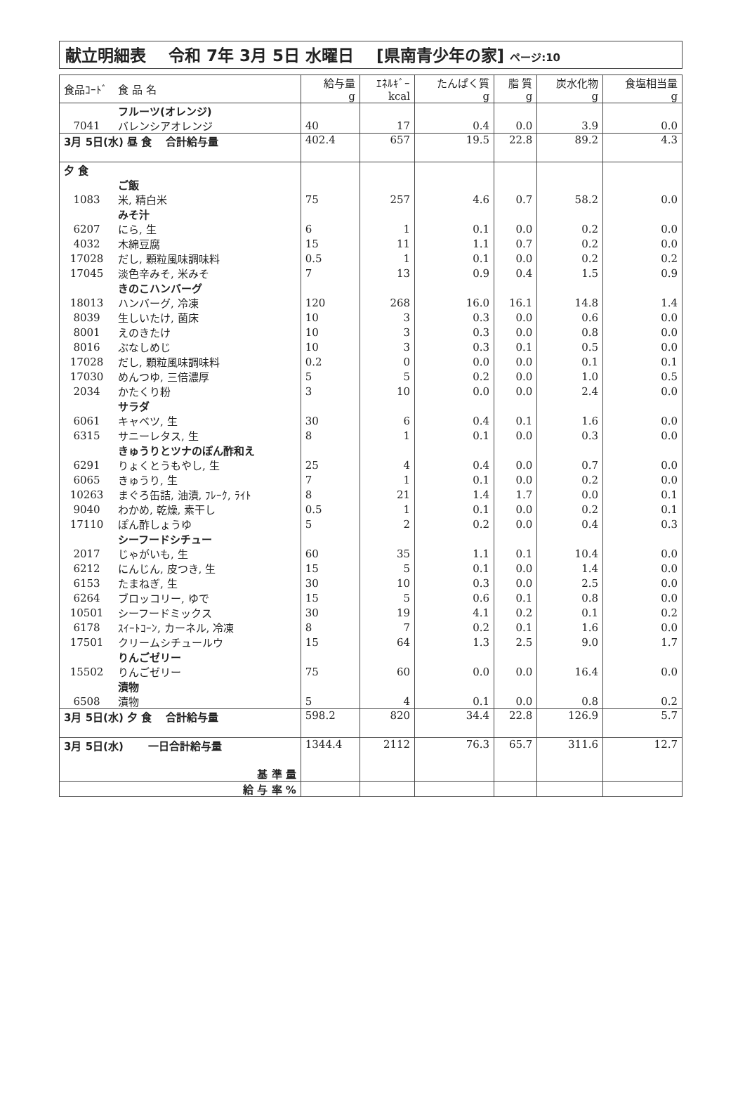献立明細表 令和 7年 3月 5日 水曜日 [県南青少年の家] ページ:10
| 食品ｺｰﾄﾞ | 食 品 名 | 給与量 g | ｴﾈﾙｷﾞｰ kcal | たんぱく質 g | 脂 質 g | 炭水化物 g | 食塩相当量 g |
| --- | --- | --- | --- | --- | --- | --- | --- |
| | フルーツ(オレンジ) | | | | | | |
| 7041 | バレンシアオレンジ | 40 | 17 | 0.4 | 0.0 | 3.9 | 0.0 |
| 3月 5日(水) 昼 食 合計給与量 | | 402.4 | 657 | 19.5 | 22.8 | 89.2 | 4.3 |
| 夕 食 | | | | | | | |
| | ご飯 | | | | | | |
| 1083 | 米, 精白米 | 75 | 257 | 4.6 | 0.7 | 58.2 | 0.0 |
| | みそ汁 | | | | | | |
| 6207 | にら, 生 | 6 | 1 | 0.1 | 0.0 | 0.2 | 0.0 |
| 4032 | 木綿豆腐 | 15 | 11 | 1.1 | 0.7 | 0.2 | 0.0 |
| 17028 | だし, 顆粒風味調味料 | 0.5 | 1 | 0.1 | 0.0 | 0.2 | 0.2 |
| 17045 | 淡色辛みそ, 米みそ | 7 | 13 | 0.9 | 0.4 | 1.5 | 0.9 |
| | きのこハンバーグ | | | | | | |
| 18013 | ハンバーグ, 冷凍 | 120 | 268 | 16.0 | 16.1 | 14.8 | 1.4 |
| 8039 | 生しいたけ, 菌床 | 10 | 3 | 0.3 | 0.0 | 0.6 | 0.0 |
| 8001 | えのきたけ | 10 | 3 | 0.3 | 0.0 | 0.8 | 0.0 |
| 8016 | ぶなしめじ | 10 | 3 | 0.3 | 0.1 | 0.5 | 0.0 |
| 17028 | だし, 顆粒風味調味料 | 0.2 | 0 | 0.0 | 0.0 | 0.1 | 0.1 |
| 17030 | めんつゆ, 三倍濃厚 | 5 | 5 | 0.2 | 0.0 | 1.0 | 0.5 |
| 2034 | かたくり粉 | 3 | 10 | 0.0 | 0.0 | 2.4 | 0.0 |
| | サラダ | | | | | | |
| 6061 | キャベツ, 生 | 30 | 6 | 0.4 | 0.1 | 1.6 | 0.0 |
| 6315 | サニーレタス, 生 | 8 | 1 | 0.1 | 0.0 | 0.3 | 0.0 |
| | きゅうりとツナのぽん酢和え | | | | | | |
| 6291 | りょくとうもやし, 生 | 25 | 4 | 0.4 | 0.0 | 0.7 | 0.0 |
| 6065 | きゅうり, 生 | 7 | 1 | 0.1 | 0.0 | 0.2 | 0.0 |
| 10263 | まぐろ缶詰, 油漬, ﾌﾚｰｸ, ﾗｲﾄ | 8 | 21 | 1.4 | 1.7 | 0.0 | 0.1 |
| 9040 | わかめ, 乾燥, 素干し | 0.5 | 1 | 0.1 | 0.0 | 0.2 | 0.1 |
| 17110 | ぽん酢しょうゆ | 5 | 2 | 0.2 | 0.0 | 0.4 | 0.3 |
| | シーフードシチュー | | | | | | |
| 2017 | じゃがいも, 生 | 60 | 35 | 1.1 | 0.1 | 10.4 | 0.0 |
| 6212 | にんじん, 皮つき, 生 | 15 | 5 | 0.1 | 0.0 | 1.4 | 0.0 |
| 6153 | たまねぎ, 生 | 30 | 10 | 0.3 | 0.0 | 2.5 | 0.0 |
| 6264 | ブロッコリー, ゆで | 15 | 5 | 0.6 | 0.1 | 0.8 | 0.0 |
| 10501 | シーフードミックス | 30 | 19 | 4.1 | 0.2 | 0.1 | 0.2 |
| 6178 | ｽｲｰﾄｺｰﾝ, カーネル, 冷凍 | 8 | 7 | 0.2 | 0.1 | 1.6 | 0.0 |
| 17501 | クリームシチュールウ | 15 | 64 | 1.3 | 2.5 | 9.0 | 1.7 |
| | りんごゼリー | | | | | | |
| 15502 | りんごゼリー | 75 | 60 | 0.0 | 0.0 | 16.4 | 0.0 |
| | 漬物 | | | | | | |
| 6508 | 漬物 | 5 | 4 | 0.1 | 0.0 | 0.8 | 0.2 |
| 3月 5日(水) 夕 食 合計給与量 | | 598.2 | 820 | 34.4 | 22.8 | 126.9 | 5.7 |
| 3月 5日(水) 一日合計給与量 | | 1344.4 | 2112 | 76.3 | 65.7 | 311.6 | 12.7 |
| 基 準 量 | | | | | | | |
| 給 与 率 % | | | | | | | |